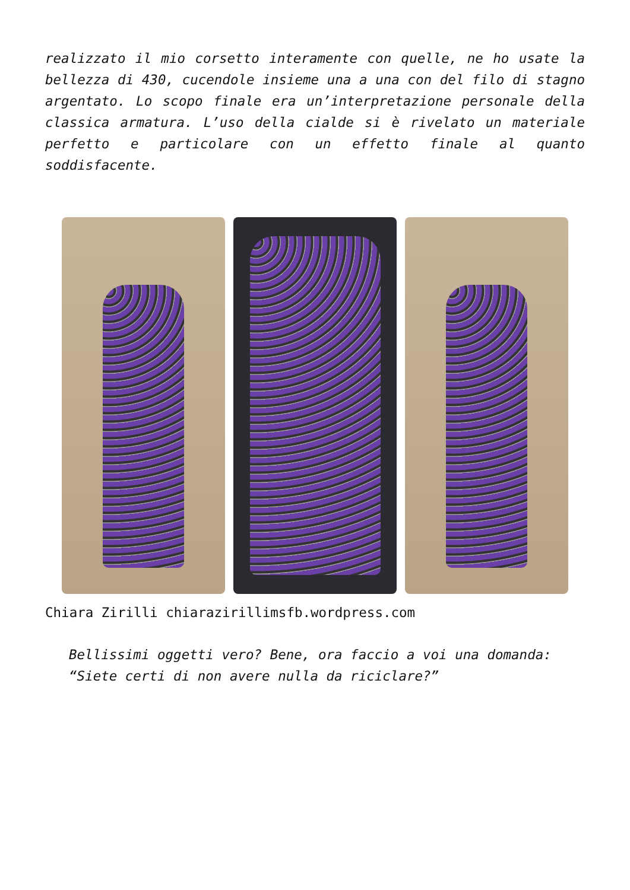realizzato il mio corsetto interamente con quelle, ne ho usate la bellezza di 430, cucendole insieme una a una con del filo di stagno argentato. Lo scopo finale era un’interpretazione personale della classica armatura. L’uso della cialde si è rivelato un materiale perfetto e particolare con un effetto finale al quanto soddisfacente.
Chiara Zirilli chiarazirillimsfb.wordpress.com
Bellissimi oggetti vero? Bene, ora faccio a voi una domanda: “Siete certi di non avere nulla da riciclare?”